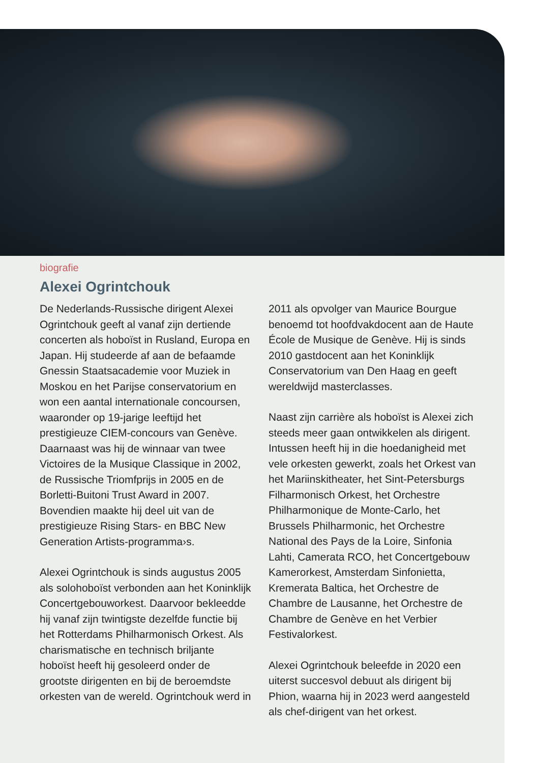biografie
Alexei Ogrintchouk
De Nederlands-Russische dirigent Alexei Ogrintchouk geeft al vanaf zijn dertiende concerten als hoboïst in Rusland, Europa en Japan. Hij studeerde af aan de befaamde Gnessin Staatsacademie voor Muziek in Moskou en het Parijse conservatorium en won een aantal internationale concoursen, waaronder op 19-jarige leeftijd het prestigieuze CIEM-concours van Genève. Daarnaast was hij de winnaar van twee Victoires de la Musique Classique in 2002, de Russische Triomfprijs in 2005 en de Borletti-Buitoni Trust Award in 2007. Bovendien maakte hij deel uit van de prestigieuze Rising Stars- en BBC New Generation Artists-programma›s.
Alexei Ogrintchouk is sinds augustus 2005 als solohoboïst verbonden aan het Koninklijk Concertgebouworkest. Daarvoor bekleedde hij vanaf zijn twintigste dezelfde functie bij het Rotterdams Philharmonisch Orkest. Als charismatische en technisch briljante hoboïst heeft hij gesoleerd onder de grootste dirigenten en bij de beroemdste orkesten van de wereld. Ogrintchouk werd in 2011 als opvolger van Maurice Bourgue benoemd tot hoofdvakdocent aan de Haute École de Musique de Genève. Hij is sinds 2010 gastdocent aan het Koninklijk Conservatorium van Den Haag en geeft wereldwijd masterclasses.
Naast zijn carrière als hoboïst is Alexei zich steeds meer gaan ontwikkelen als dirigent. Intussen heeft hij in die hoedanigheid met vele orkesten gewerkt, zoals het Orkest van het Mariinskitheater, het Sint-Petersburgs Filharmonisch Orkest, het Orchestre Philharmonique de Monte-Carlo, het Brussels Philharmonic, het Orchestre National des Pays de la Loire, Sinfonia Lahti, Camerata RCO, het Concertgebouw Kamerorkest, Amsterdam Sinfonietta, Kremerata Baltica, het Orchestre de Chambre de Lausanne, het Orchestre de Chambre de Genève en het Verbier Festivalorkest.
Alexei Ogrintchouk beleefde in 2020 een uiterst succesvol debuut als dirigent bij Phion, waarna hij in 2023 werd aangesteld als chef-dirigent van het orkest.